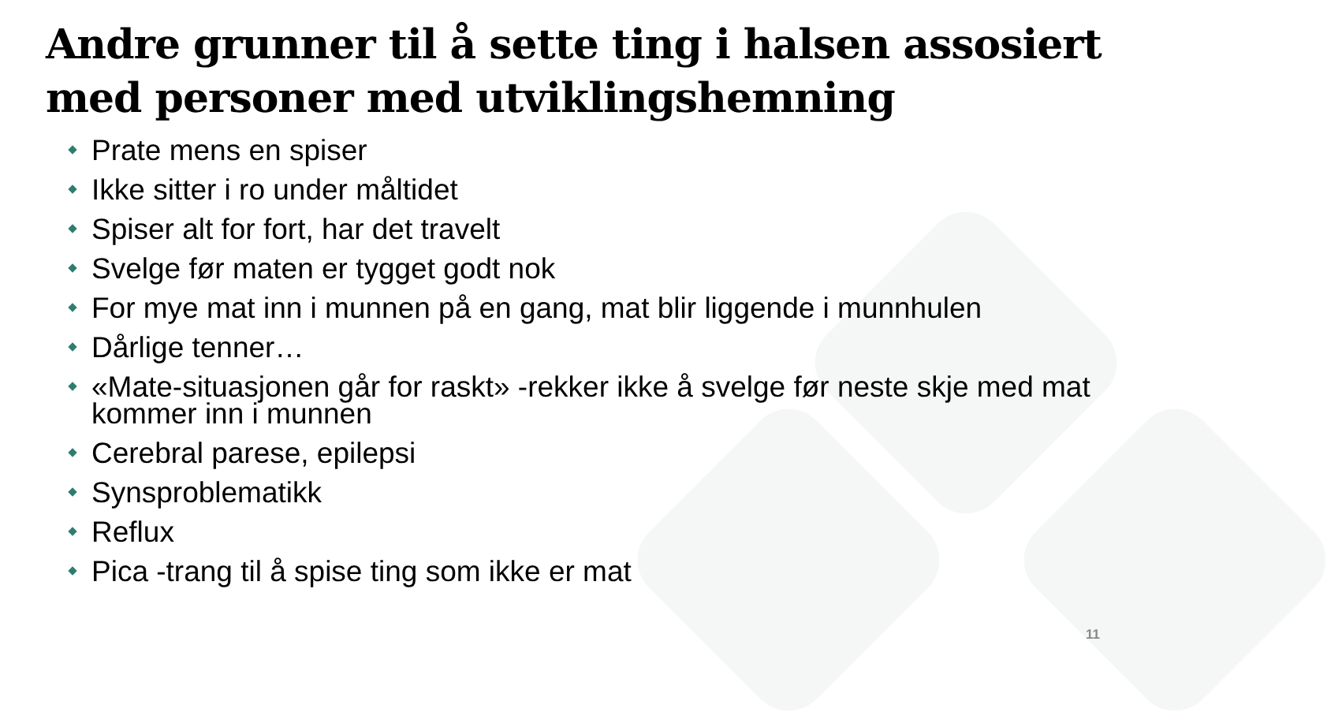Andre grunner til å sette ting i halsen assosiert med personer med utviklingshemning
Prate mens en spiser
Ikke sitter i ro under måltidet
Spiser alt for fort, har det travelt
Svelge før maten er tygget godt nok
For mye mat inn i munnen på en gang, mat blir liggende i munnhulen
Dårlige tenner…
«Mate-situasjonen går for raskt» -rekker ikke å svelge før neste skje med mat kommer inn i munnen
Cerebral parese, epilepsi
Synsproblematikk
Reflux
Pica -trang til å spise ting som ikke er mat
11